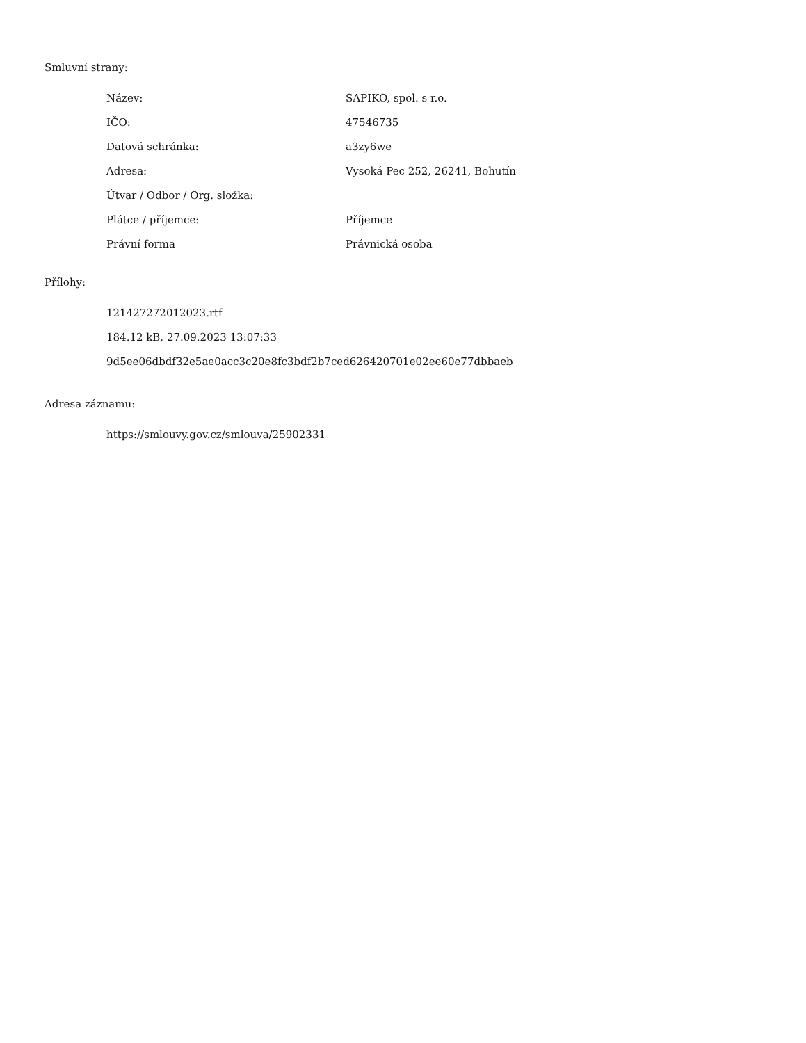Smluvní strany:
| Název: | SAPIKO, spol. s r.o. |
| IČO: | 47546735 |
| Datová schránka: | a3zy6we |
| Adresa: | Vysoká Pec 252, 26241, Bohutín |
| Útvar / Odbor / Org. složka: | |
| Plátce / příjemce: | Příjemce |
| Právní forma | Právnická osoba |
Přílohy:
121427272012023.rtf
184.12 kB, 27.09.2023 13:07:33
9d5ee06dbdf32e5ae0acc3c20e8fc3bdf2b7ced626420701e02ee60e77dbbaeb
Adresa záznamu:
https://smlouvy.gov.cz/smlouva/25902331